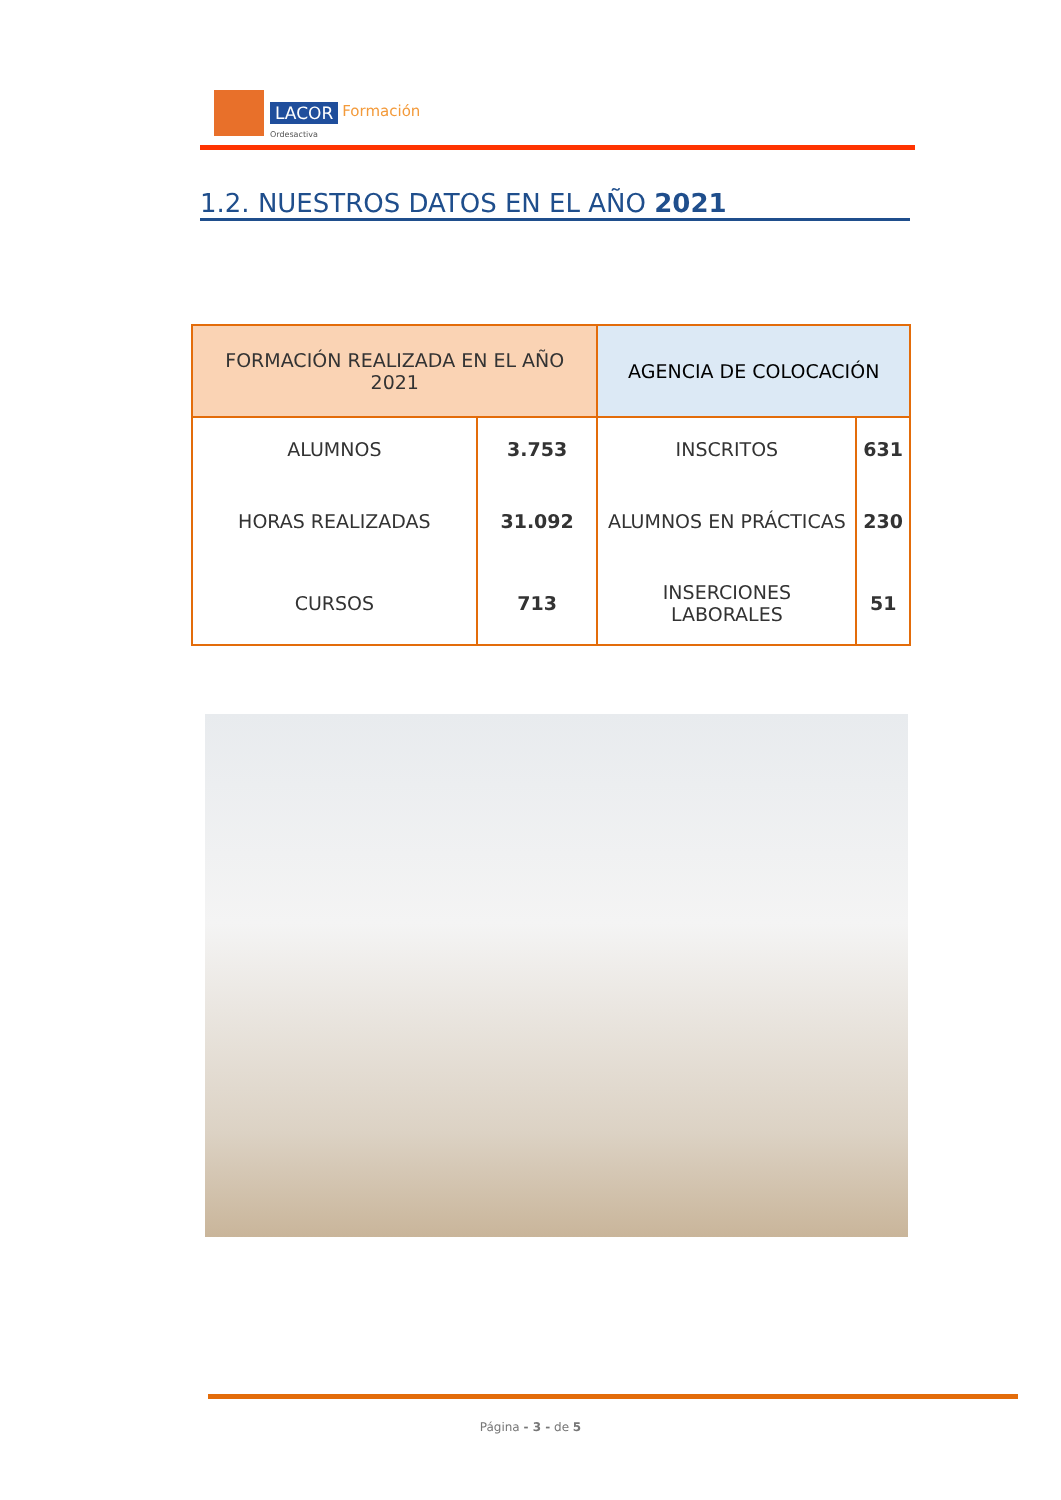LACOR Formación
Ordesactiva
1.2. NUESTROS DATOS EN EL AÑO 2021
| FORMACIÓN REALIZADA EN EL AÑO 2021 | | AGENCIA DE COLOCACIÓN | |
| ALUMNOS | 3.753 | INSCRITOS | 631 |
| HORAS REALIZADAS | 31.092 | ALUMNOS EN PRÁCTICAS | 230 |
| CURSOS | 713 | INSERCIONES LABORALES | 51 |
Página - 3 - de 5